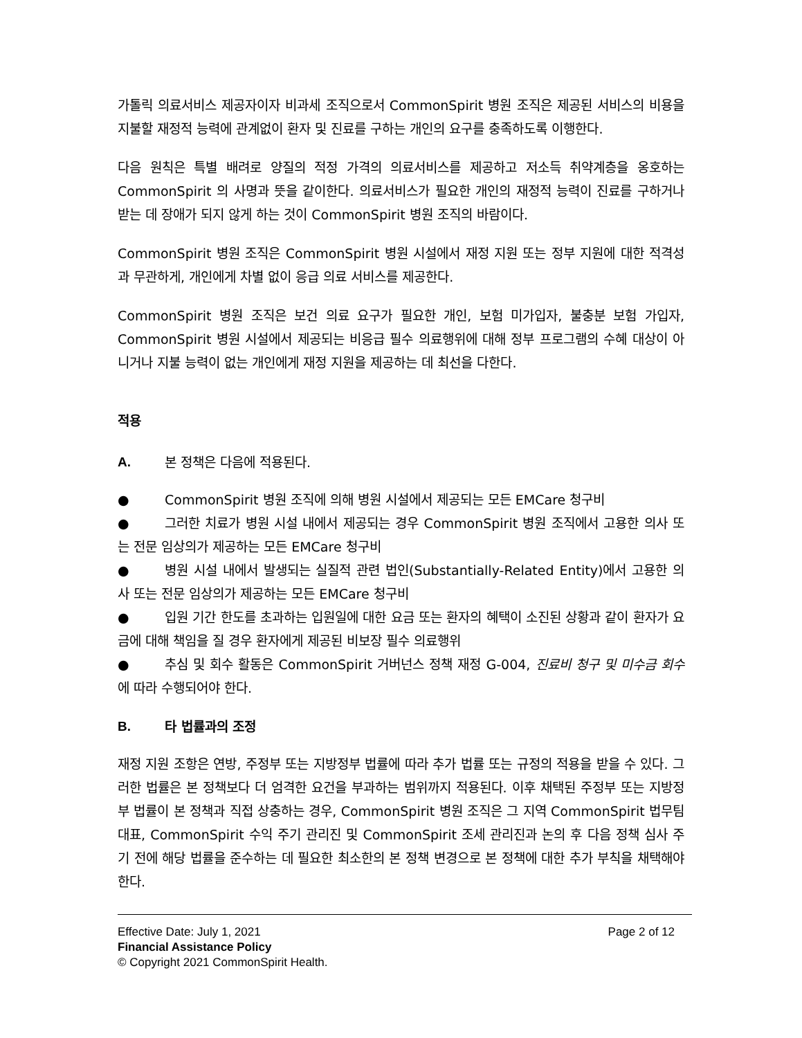가톨릭 의료서비스 제공자이자 비과세 조직으로서 CommonSpirit 병원 조직은 제공된 서비스의 비용을 지불할 재정적 능력에 관계없이 환자 및 진료를 구하는 개인의 요구를 충족하도록 이행한다.
다음 원칙은 특별 배려로 양질의 적정 가격의 의료서비스를 제공하고 저소득 취약계층을 옹호하는 CommonSpirit 의 사명과 뜻을 같이한다. 의료서비스가 필요한 개인의 재정적 능력이 진료를 구하거나 받는 데 장애가 되지 않게 하는 것이 CommonSpirit 병원 조직의 바람이다.
CommonSpirit 병원 조직은 CommonSpirit 병원 시설에서 재정 지원 또는 정부 지원에 대한 적격성과 무관하게, 개인에게 차별 없이 응급 의료 서비스를 제공한다.
CommonSpirit 병원 조직은 보건 의료 요구가 필요한 개인, 보험 미가입자, 불충분 보험 가입자, CommonSpirit 병원 시설에서 제공되는 비응급 필수 의료행위에 대해 정부 프로그램의 수혜 대상이 아니거나 지불 능력이 없는 개인에게 재정 지원을 제공하는 데 최선을 다한다.
적용
A. 본 정책은 다음에 적용된다.
● CommonSpirit 병원 조직에 의해 병원 시설에서 제공되는 모든 EMCare 청구비
● 그러한 치료가 병원 시설 내에서 제공되는 경우 CommonSpirit 병원 조직에서 고용한 의사 또는 전문 임상의가 제공하는 모든 EMCare 청구비
● 병원 시설 내에서 발생되는 실질적 관련 법인(Substantially-Related Entity)에서 고용한 의사 또는 전문 임상의가 제공하는 모든 EMCare 청구비
● 입원 기간 한도를 초과하는 입원일에 대한 요금 또는 환자의 혜택이 소진된 상황과 같이 환자가 요금에 대해 책임을 질 경우 환자에게 제공된 비보장 필수 의료행위
● 추심 및 회수 활동은 CommonSpirit 거버넌스 정책 재정 G-004, 진료비 청구 및 미수금 회수에 따라 수행되어야 한다.
B. 타 법률과의 조정
재정 지원 조항은 연방, 주정부 또는 지방정부 법률에 따라 추가 법률 또는 규정의 적용을 받을 수 있다. 그러한 법률은 본 정책보다 더 엄격한 요건을 부과하는 범위까지 적용된다. 이후 채택된 주정부 또는 지방정부 법률이 본 정책과 직접 상충하는 경우, CommonSpirit 병원 조직은 그 지역 CommonSpirit 법무팀 대표, CommonSpirit 수익 주기 관리진 및 CommonSpirit 조세 관리진과 논의 후 다음 정책 심사 주기 전에 해당 법률을 준수하는 데 필요한 최소한의 본 정책 변경으로 본 정책에 대한 추가 부칙을 채택해야 한다.
Effective Date: July 1, 2021 Page 2 of 12
Financial Assistance Policy
© Copyright 2021 CommonSpirit Health.